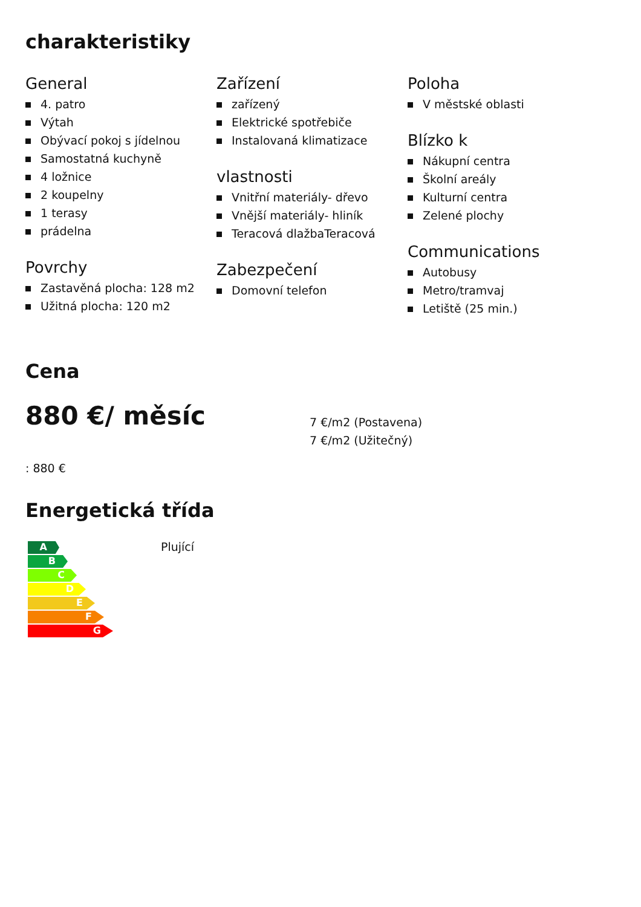charakteristiky
General
4. patro
Výtah
Obývací pokoj s jídelnou
Samostatná kuchyně
4 ložnice
2 koupelny
1 terasy
prádelna
Povrchy
Zastavěná plocha: 128 m2
Užitná plocha: 120 m2
Zařízení
zařízený
Elektrické spotřebiče
Instalovaná klimatizace
vlastnosti
Vnitřní materiály- dřevo
Vnější materiály- hliník
Teracová dlažbaTeracová
Zabezpečení
Domovní telefon
Poloha
V městské oblasti
Blízko k
Nákupní centra
Školní areály
Kulturní centra
Zelené plochy
Communications
Autobusy
Metro/tramvaj
Letiště (25 min.)
Cena
880 €/ měsíc
7 €/m2 (Postavena)
7 €/m2 (Užitečný)
: 880 €
Energetická třída
A
B
C
D
E
F
G
Plující